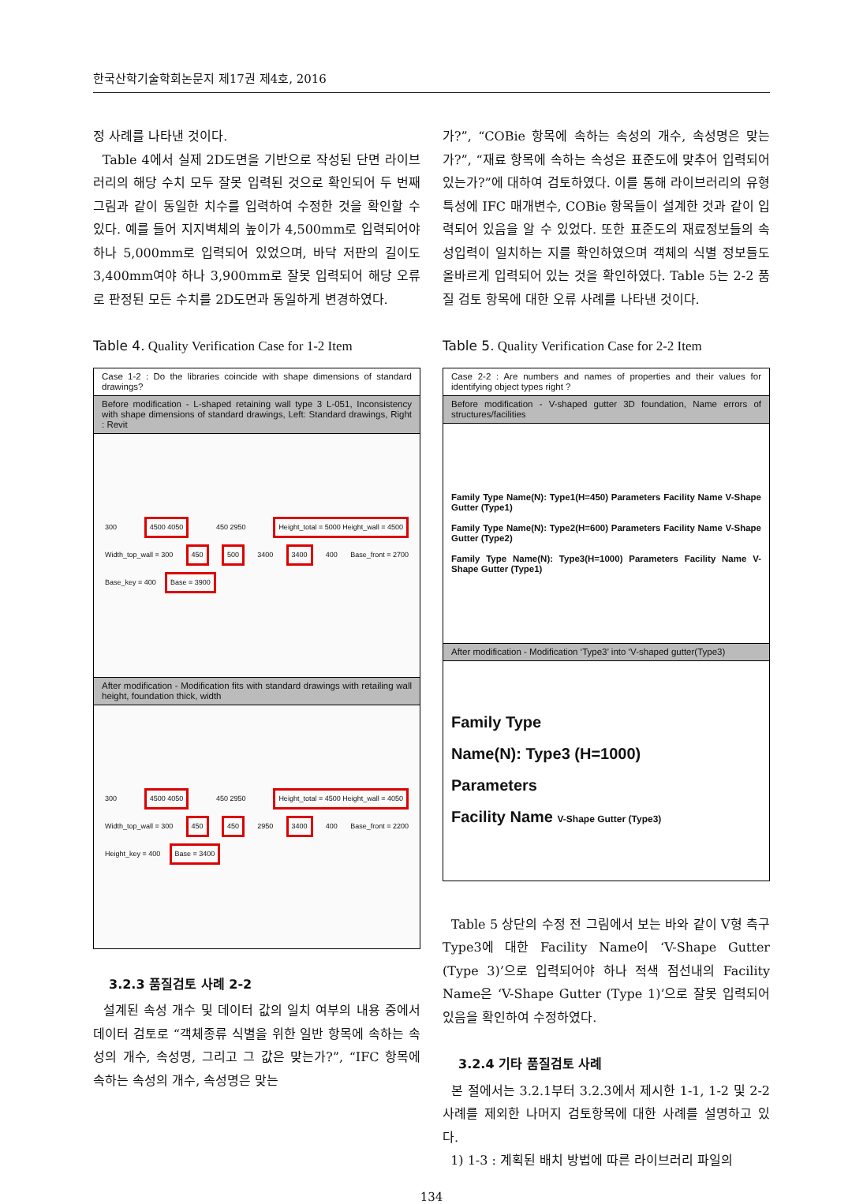한국산학기술학회논문지 제17권 제4호, 2016
정 사례를 나타낸 것이다.
Table 4에서 실제 2D도면을 기반으로 작성된 단면 라이브러리의 해당 수치 모두 잘못 입력된 것으로 확인되어 두 번째 그림과 같이 동일한 치수를 입력하여 수정한 것을 확인할 수 있다. 예를 들어 지지벽체의 높이가 4,500mm로 입력되어야 하나 5,000mm로 입력되어 있었으며, 바닥 저판의 길이도 3,400mm여야 하나 3,900mm로 잘못 입력되어 해당 오류로 판정된 모든 수치를 2D도면과 동일하게 변경하였다.
Table 4. Quality Verification Case for 1-2 Item
| Case 1-2 : Do the libraries coincide with shape dimensions of standard drawings? |
| Before modification - L-shaped retaining wall type 3 L-051, Inconsistency with shape dimensions of standard drawings, Left: Standard drawings, Right : Revit |
| 300 4500 4050 450 2950 Height_total = 5000 Height_wall = 4500 Width_top_wall = 300 450 500 3400 3400 400 Base_front = 2700 Base_key = 400 Base = 3900 |
| After modification - Modification fits with standard drawings with retailing wall height, foundation thick, width |
| 300 4500 4050 450 2950 Height_total = 4500 Height_wall = 4050 Width_top_wall = 300 450 450 2950 3400 400 Base_front = 2200 Height_key = 400 Base = 3400 |
3.2.3 품질검토 사례 2-2
설계된 속성 개수 및 데이터 값의 일치 여부의 내용 중에서 데이터 검토로 “객체종류 식별을 위한 일반 항목에 속하는 속성의 개수, 속성명, 그리고 그 값은 맞는가?”, “IFC 항목에 속하는 속성의 개수, 속성명은 맞는
가?”, “COBie 항목에 속하는 속성의 개수, 속성명은 맞는가?”, “재료 항목에 속하는 속성은 표준도에 맞추어 입력되어 있는가?”에 대하여 검토하였다. 이를 통해 라이브러리의 유형특성에 IFC 매개변수, COBie 항목들이 설계한 것과 같이 입력되어 있음을 알 수 있었다. 또한 표준도의 재료정보들의 속성입력이 일치하는 지를 확인하였으며 객체의 식별 정보들도 올바르게 입력되어 있는 것을 확인하였다. Table 5는 2-2 품질 검토 항목에 대한 오류 사례를 나타낸 것이다.
Table 5. Quality Verification Case for 2-2 Item
| Case 2-2 : Are numbers and names of properties and their values for identifying object types right ? |
| Before modification - V-shaped gutter 3D foundation, Name errors of structures/facilities |
| Family Type Name(N): Type1(H=450) Parameters Facility Name V-Shape Gutter (Type1) Family Type Name(N): Type2(H=600) Parameters Facility Name V-Shape Gutter (Type2) Family Type Name(N): Type3(H=1000) Parameters Facility Name V-Shape Gutter (Type1) |
| After modification - Modification ‘Type3’ into ‘V-shaped gutter(Type3) |
| Family Type Name(N): Type3 (H=1000) Parameters Facility Name V-Shape Gutter (Type3) |
Table 5 상단의 수정 전 그림에서 보는 바와 같이 V형 측구 Type3에 대한 Facility Name이 ‘V-Shape Gutter (Type 3)’으로 입력되어야 하나 적색 점선내의 Facility Name은 ‘V-Shape Gutter (Type 1)’으로 잘못 입력되어 있음을 확인하여 수정하였다.
3.2.4 기타 품질검토 사례
본 절에서는 3.2.1부터 3.2.3에서 제시한 1-1, 1-2 및 2-2 사례를 제외한 나머지 검토항목에 대한 사례를 설명하고 있다.
1) 1-3 : 계획된 배치 방법에 따른 라이브러리 파일의
134